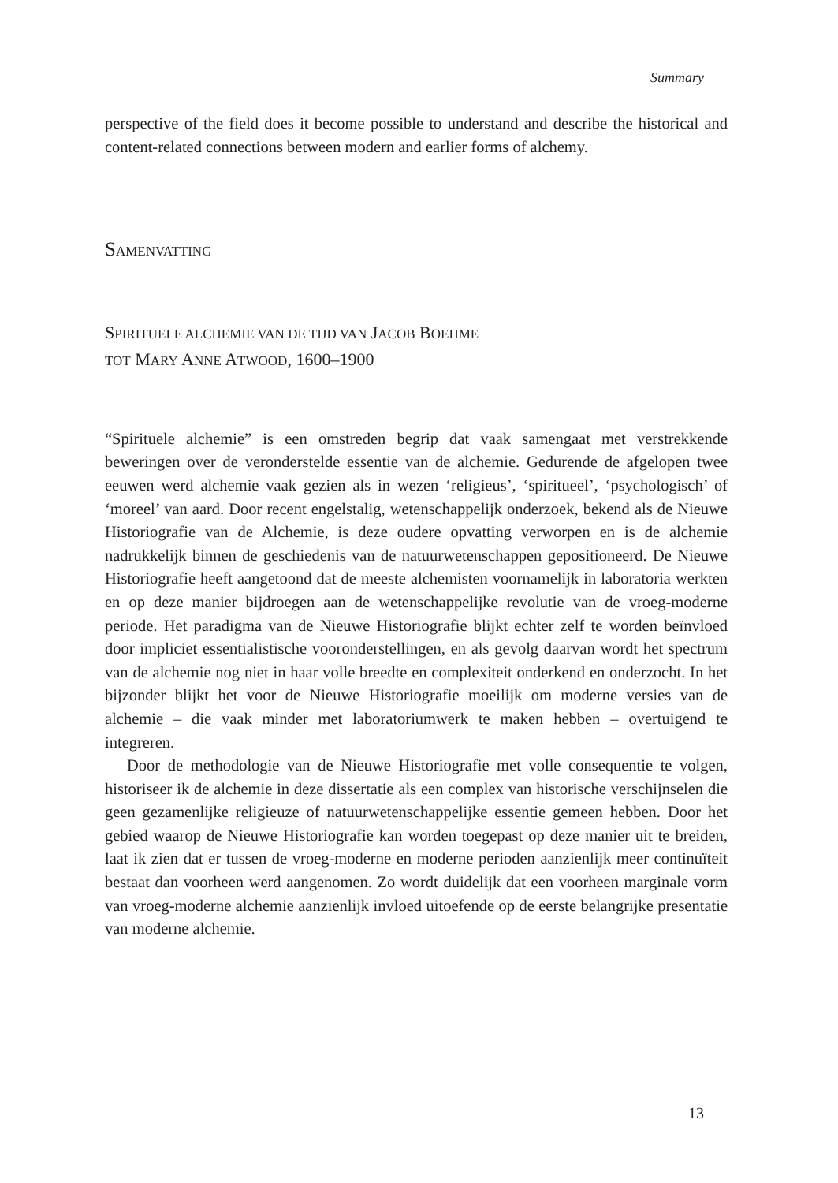Summary
perspective of the field does it become possible to understand and describe the historical and content-related connections between modern and earlier forms of alchemy.
SAMENVATTING
SPIRITUELE ALCHEMIE VAN DE TIJD VAN JACOB BOEHME
TOT MARY ANNE ATWOOD, 1600–1900
“Spirituele alchemie” is een omstreden begrip dat vaak samengaat met verstrekkende beweringen over de veronderstelde essentie van de alchemie. Gedurende de afgelopen twee eeuwen werd alchemie vaak gezien als in wezen ‘religieus’, ‘spiritueel’, ‘psychologisch’ of ‘moreel’ van aard. Door recent engelstalig, wetenschappelijk onderzoek, bekend als de Nieuwe Historiografie van de Alchemie, is deze oudere opvatting verworpen en is de alchemie nadrukkelijk binnen de geschiedenis van de natuurwetenschappen gepositioneerd. De Nieuwe Historiografie heeft aangetoond dat de meeste alchemisten voornamelijk in laboratoria werkten en op deze manier bijdroegen aan de wetenschappelijke revolutie van de vroeg-moderne periode. Het paradigma van de Nieuwe Historiografie blijkt echter zelf te worden beïnvloed door impliciet essentialistische vooronderstellingen, en als gevolg daarvan wordt het spectrum van de alchemie nog niet in haar volle breedte en complexiteit onderkend en onderzocht. In het bijzonder blijkt het voor de Nieuwe Historiografie moeilijk om moderne versies van de alchemie – die vaak minder met laboratoriumwerk te maken hebben – overtuigend te integreren.
Door de methodologie van de Nieuwe Historiografie met volle consequentie te volgen, historiseer ik de alchemie in deze dissertatie als een complex van historische verschijnselen die geen gezamenlijke religieuze of natuurwetenschappelijke essentie gemeen hebben. Door het gebied waarop de Nieuwe Historiografie kan worden toegepast op deze manier uit te breiden, laat ik zien dat er tussen de vroeg-moderne en moderne perioden aanzienlijk meer continuïteit bestaat dan voorheen werd aangenomen. Zo wordt duidelijk dat een voorheen marginale vorm van vroeg-moderne alchemie aanzienlijk invloed uitoefende op de eerste belangrijke presentatie van moderne alchemie.
13